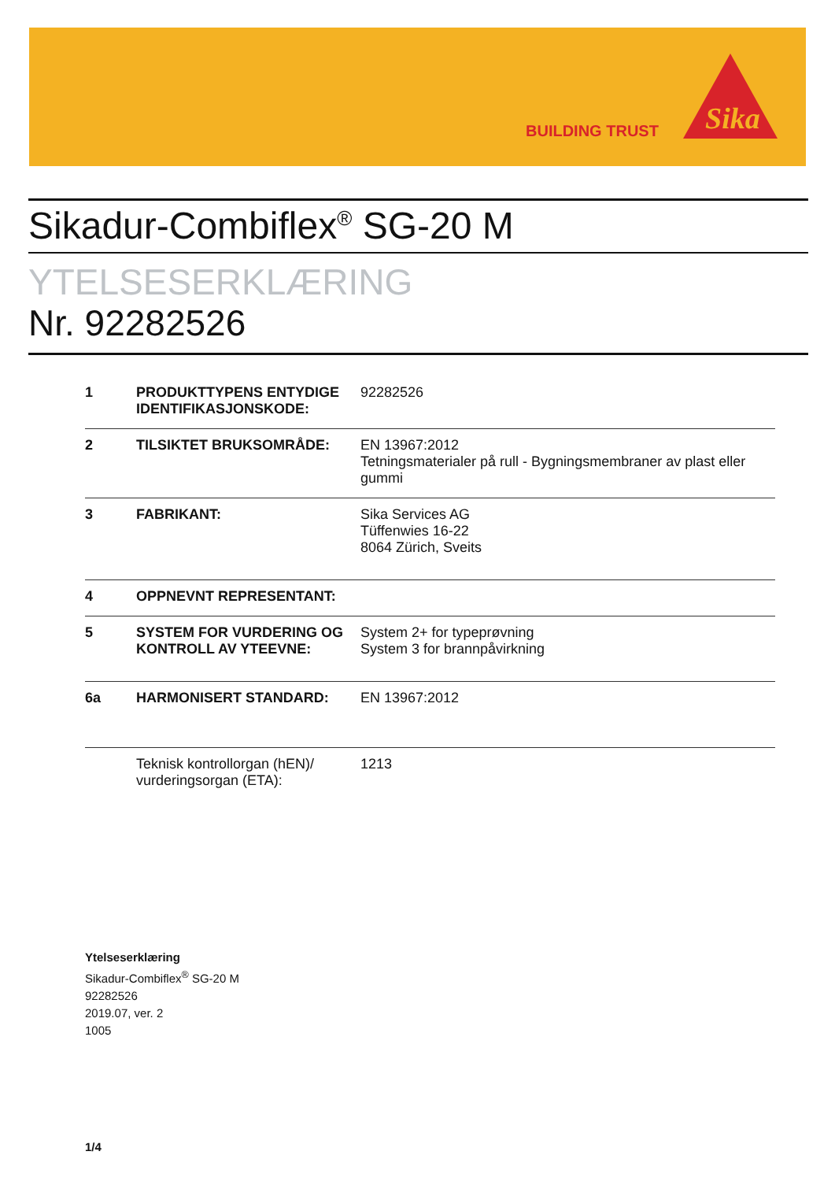BUILDING TRUST
Sika
Sikadur-Combiflex<sup>®</sup> SG-20 M
YTELSESERKLÆRING
Nr. 92282526
| 1 | PRODUKTTYPENS ENTYDIGE IDENTIFIKASJONSKODE: | 92282526 |
| 2 | TILSIKTET BRUKSOMRÅDE: | EN 13967:2012 Tetningsmaterialer på rull - Bygningsmembraner av plast eller gummi |
| 3 | FABRIKANT: | Sika Services AG Tüffenwies 16-22 8064 Zürich, Sveits |
| 4 | OPPNEVNT REPRESENTANT: | |
| 5 | SYSTEM FOR VURDERING OG KONTROLL AV YTEEVNE: | System 2+ for typeprøvning System 3 for brannpåvirkning |
| 6a | HARMONISERT STANDARD: | EN 13967:2012 |
| | Teknisk kontrollorgan (hEN)/ vurderingsorgan (ETA): | 1213 |
Ytelseserklæring
Sikadur-Combiflex<sup>®</sup> SG-20 M
92282526
2019.07, ver. 2
1005
1/4